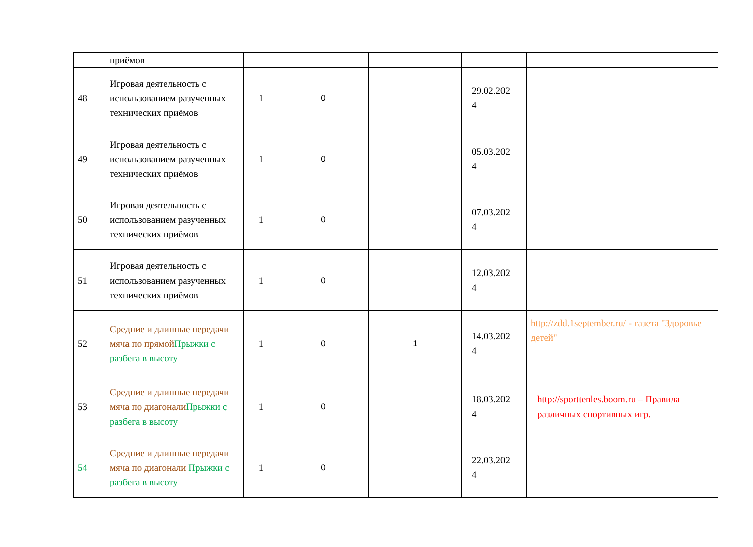| | приёмов | | | | | |
| 48 | Игровая деятельность с использованием разученных технических приёмов | 1 | 0 | | 29.02.202 4 | |
| 49 | Игровая деятельность с использованием разученных технических приёмов | 1 | 0 | | 05.03.202 4 | |
| 50 | Игровая деятельность с использованием разученных технических приёмов | 1 | 0 | | 07.03.202 4 | |
| 51 | Игровая деятельность с использованием разученных технических приёмов | 1 | 0 | | 12.03.202 4 | |
| 52 | Средние и длинные передачи мяча по прямой Прыжки с разбега в высоту | 1 | 0 | 1 | 14.03.202 4 | http://zdd.1september.ru/ - газета "Здоровье детей" |
| 53 | Средние и длинные передачи мяча по диагонали Прыжки с разбега в высоту | 1 | 0 | | 18.03.202 4 | http://sporttenles.boom.ru – Правила различных спортивных игр. |
| 54 | Средние и длинные передачи мяча по диагонали Прыжки с разбега в высоту | 1 | 0 | | 22.03.202 4 | |